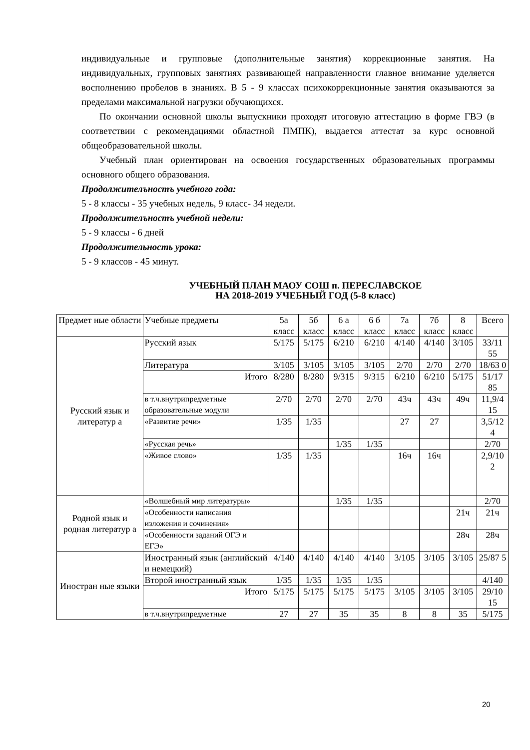индивидуальные и групповые (дополнительные занятия) коррекционные занятия. На индивидуальных, групповых занятиях развивающей направленности главное внимание уделяется восполнению пробелов в знаниях. В 5 - 9 классах психокоррекционные занятия оказываются за пределами максимальной нагрузки обучающихся.
По окончании основной школы выпускники проходят итоговую аттестацию в форме ГВЭ (в соответствии с рекомендациями областной ПМПК), выдается аттестат за курс основной общеобразовательной школы.
Учебный план ориентирован на освоения государственных образовательных программы основного общего образования.
Продолжителъностъ учебного года:
5 - 8 классы - 35 учебных недель, 9 класс- 34 недели.
Продолжителъностъ учебной недели:
5 - 9 классы - 6 дней
Продолжительность урока:
5 - 9 классов - 45 минут.
УЧЕБНЫЙ ПЛАН МАОУ СОШ п. ПЕРЕСЛАВСКОЕ
НА 2018-2019 УЧЕБНЫЙ ГОД (5-8 класс)
| Предмет ные области | Учебные предметы | 5а класс | 5б класс | 6 а класс | 6 б класс | 7а класс | 7б класс | 8 класс | Всего |
| Русский язык и литератур а | Русский язык | 5/175 | 5/175 | 6/210 | 6/210 | 4/140 | 4/140 | 3/105 | 33/11 55 |
| | Литература | 3/105 | 3/105 | 3/105 | 3/105 | 2/70 | 2/70 | 2/70 | 18/63 0 |
| | Итого | 8/280 | 8/280 | 9/315 | 9/315 | 6/210 | 6/210 | 5/175 | 51/17 85 |
| | в т.ч.внутрипредметные образовательные модули | 2/70 | 2/70 | 2/70 | 2/70 | 43ч | 43ч | 49ч | 11,9/4 15 |
| | «Развитие речи» | 1/35 | 1/35 | | | 27 | 27 | | 3,5/12 4 |
| | «Русская речь» | | | 1/35 | 1/35 | | | | 2/70 |
| | «Живое слово» | 1/35 | 1/35 | | | 16ч | 16ч | | 2,9/10 2 |
| Родной язык и родная литератур а | «Волшебный мир литературы» | | | 1/35 | 1/35 | | | | 2/70 |
| | «Особенности написания изложения и сочинения» | | | | | | | 21ч | 21ч |
| | «Особенности заданий ОГЭ и ЕГЭ» | | | | | | | 28ч | 28ч |
| Иностран ные языки | Иностранный язык (английский и немецкий) | 4/140 | 4/140 | 4/140 | 4/140 | 3/105 | 3/105 | 3/105 | 25/87 5 |
| | Второй иностранный язык | 1/35 | 1/35 | 1/35 | 1/35 | | | | 4/140 |
| | Итого | 5/175 | 5/175 | 5/175 | 5/175 | 3/105 | 3/105 | 3/105 | 29/10 15 |
| | в т.ч.внутрипредметные | 27 | 27 | 35 | 35 | 8 | 8 | 35 | 5/175 |
20